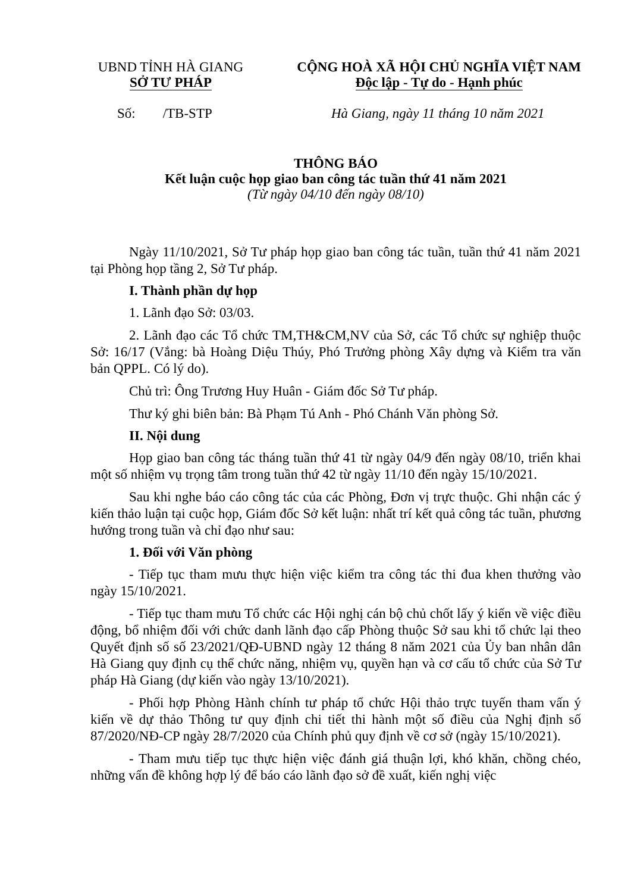UBND TỈNH HÀ GIANG
SỞ TƯ PHÁP
CỘNG HOÀ XÃ HỘI CHỦ NGHĨA VIỆT NAM
Độc lập - Tự do - Hạnh phúc
Số: /TB-STP Hà Giang, ngày 11 tháng 10 năm 2021
THÔNG BÁO
Kết luận cuộc họp giao ban công tác tuần thứ 41 năm 2021
(Từ ngày 04/10 đến ngày 08/10)
Ngày 11/10/2021, Sở Tư pháp họp giao ban công tác tuần, tuần thứ 41 năm 2021 tại Phòng họp tầng 2, Sở Tư pháp.
I. Thành phần dự họp
1. Lãnh đạo Sở: 03/03.
2. Lãnh đạo các Tổ chức TM,TH&CM,NV của Sở, các Tổ chức sự nghiệp thuộc Sở: 16/17 (Vắng: bà Hoàng Diệu Thúy, Phó Trưởng phòng Xây dựng và Kiểm tra văn bản QPPL. Có lý do).
Chủ trì: Ông Trương Huy Huân - Giám đốc Sở Tư pháp.
Thư ký ghi biên bản: Bà Phạm Tú Anh - Phó Chánh Văn phòng Sở.
II. Nội dung
Họp giao ban công tác tháng tuần thứ 41 từ ngày 04/9 đến ngày 08/10, triển khai một số nhiệm vụ trọng tâm trong tuần thứ 42 từ ngày 11/10 đến ngày 15/10/2021.
Sau khi nghe báo cáo công tác của các Phòng, Đơn vị trực thuộc. Ghi nhận các ý kiến thảo luận tại cuộc họp, Giám đốc Sở kết luận: nhất trí kết quả công tác tuần, phương hướng trong tuần và chỉ đạo như sau:
1. Đối với Văn phòng
- Tiếp tục tham mưu thực hiện việc kiểm tra công tác thi đua khen thưởng vào ngày 15/10/2021.
- Tiếp tục tham mưu Tổ chức các Hội nghị cán bộ chủ chốt lấy ý kiến về việc điều động, bổ nhiệm đối với chức danh lãnh đạo cấp Phòng thuộc Sở sau khi tổ chức lại theo Quyết định số số 23/2021/QĐ-UBND ngày 12 tháng 8 năm 2021 của Ủy ban nhân dân Hà Giang quy định cụ thể chức năng, nhiệm vụ, quyền hạn và cơ cấu tổ chức của Sở Tư pháp Hà Giang (dự kiến vào ngày 13/10/2021).
- Phối hợp Phòng Hành chính tư pháp tổ chức Hội thảo trực tuyến tham vấn ý kiến về dự thảo Thông tư quy định chi tiết thi hành một số điều của Nghị định số 87/2020/NĐ-CP ngày 28/7/2020 của Chính phủ quy định về cơ sở (ngày 15/10/2021).
- Tham mưu tiếp tục thực hiện việc đánh giá thuận lợi, khó khăn, chồng chéo, những vấn đề không hợp lý để báo cáo lãnh đạo sở đề xuất, kiến nghị việc